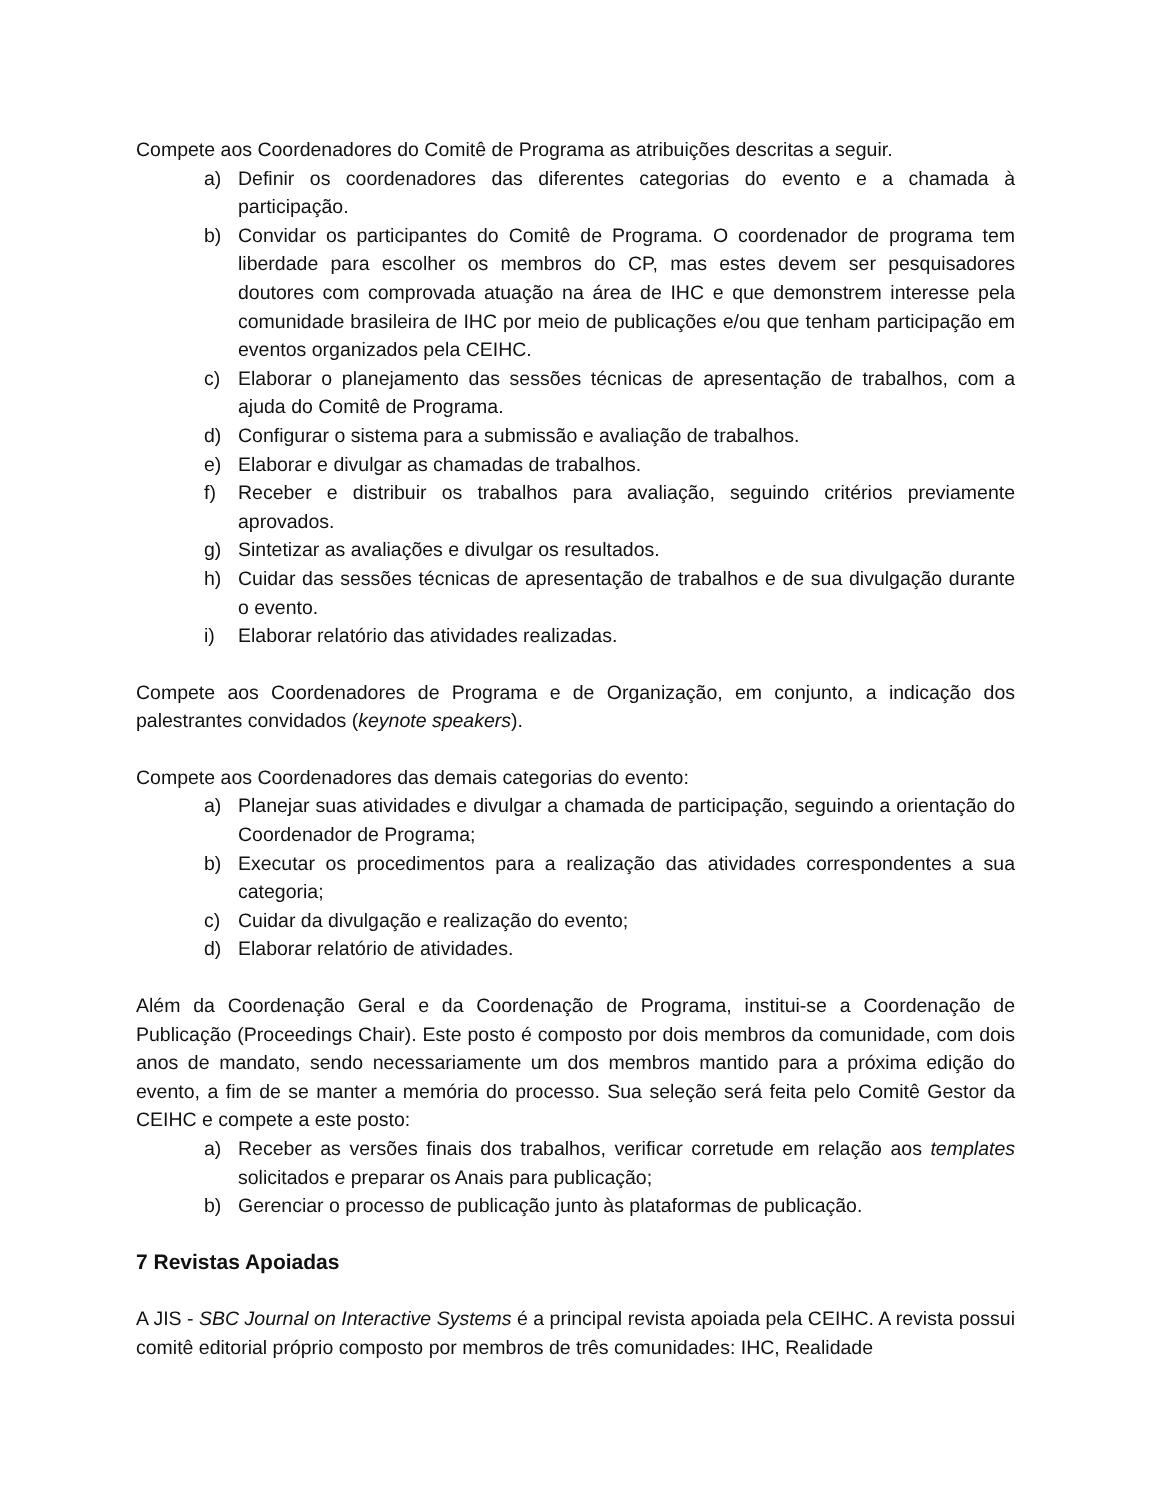Compete aos Coordenadores do Comitê de Programa as atribuições descritas a seguir.
a) Definir os coordenadores das diferentes categorias do evento e a chamada à participação.
b) Convidar os participantes do Comitê de Programa. O coordenador de programa tem liberdade para escolher os membros do CP, mas estes devem ser pesquisadores doutores com comprovada atuação na área de IHC e que demonstrem interesse pela comunidade brasileira de IHC por meio de publicações e/ou que tenham participação em eventos organizados pela CEIHC.
c) Elaborar o planejamento das sessões técnicas de apresentação de trabalhos, com a ajuda do Comitê de Programa.
d) Configurar o sistema para a submissão e avaliação de trabalhos.
e) Elaborar e divulgar as chamadas de trabalhos.
f) Receber e distribuir os trabalhos para avaliação, seguindo critérios previamente aprovados.
g) Sintetizar as avaliações e divulgar os resultados.
h) Cuidar das sessões técnicas de apresentação de trabalhos e de sua divulgação durante o evento.
i) Elaborar relatório das atividades realizadas.
Compete aos Coordenadores de Programa e de Organização, em conjunto, a indicação dos palestrantes convidados (keynote speakers).
Compete aos Coordenadores das demais categorias do evento:
a) Planejar suas atividades e divulgar a chamada de participação, seguindo a orientação do Coordenador de Programa;
b) Executar os procedimentos para a realização das atividades correspondentes a sua categoria;
c) Cuidar da divulgação e realização do evento;
d) Elaborar relatório de atividades.
Além da Coordenação Geral e da Coordenação de Programa, institui-se a Coordenação de Publicação (Proceedings Chair). Este posto é composto por dois membros da comunidade, com dois anos de mandato, sendo necessariamente um dos membros mantido para a próxima edição do evento, a fim de se manter a memória do processo. Sua seleção será feita pelo Comitê Gestor da CEIHC e compete a este posto:
a) Receber as versões finais dos trabalhos, verificar corretude em relação aos templates solicitados e preparar os Anais para publicação;
b) Gerenciar o processo de publicação junto às plataformas de publicação.
7 Revistas Apoiadas
A JIS - SBC Journal on Interactive Systems é a principal revista apoiada pela CEIHC. A revista possui comitê editorial próprio composto por membros de três comunidades: IHC, Realidade